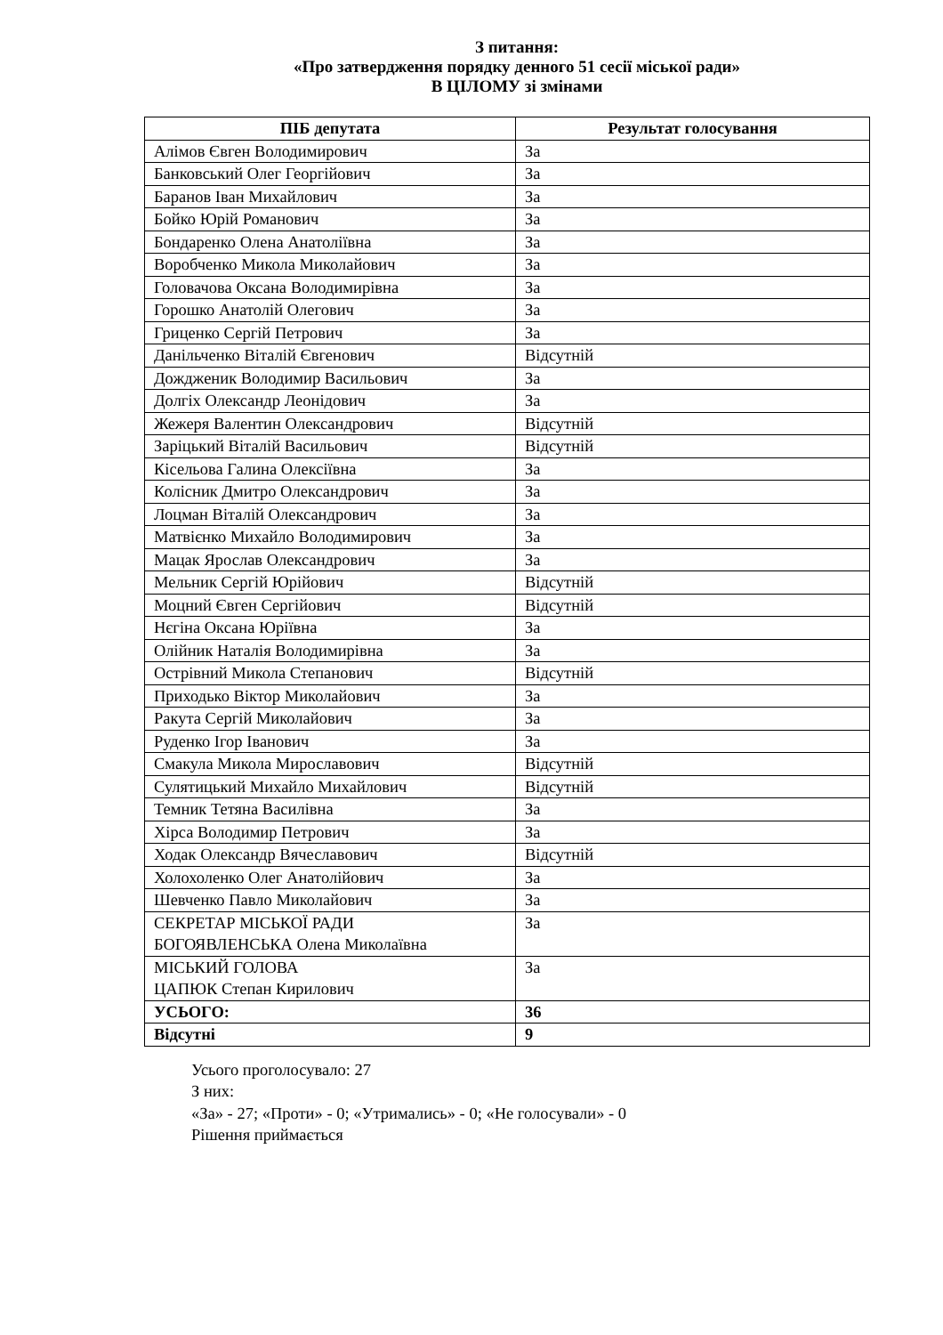З питання:
«Про затвердження порядку денного 51 сесії міської ради»
В ЦІЛОМУ зі змінами
| ПІБ депутата | Результат голосування |
| --- | --- |
| Алімов Євген Володимирович | За |
| Банковський Олег Георгійович | За |
| Баранов Іван Михайлович | За |
| Бойко Юрій Романович | За |
| Бондаренко Олена Анатоліївна | За |
| Воробченко Микола Миколайович | За |
| Головачова Оксана Володимирівна | За |
| Горошко Анатолій Олегович | За |
| Гриценко Сергій Петрович | За |
| Данільченко Віталій Євгенович | Відсутній |
| Дождженик Володимир Васильович | За |
| Долгіх Олександр Леонідович | За |
| Жежеря Валентин Олександрович | Відсутній |
| Заріцький Віталій Васильович | Відсутній |
| Кісельова Галина Олексіївна | За |
| Колісник Дмитро Олександрович | За |
| Лоцман Віталій Олександрович | За |
| Матвієнко Михайло Володимирович | За |
| Мацак Ярослав Олександрович | За |
| Мельник Сергій Юрійович | Відсутній |
| Моцний Євген Сергійович | Відсутній |
| Нєгіна Оксана Юріївна | За |
| Олійник Наталія Володимирівна | За |
| Острівний Микола Степанович | Відсутній |
| Приходько Віктор Миколайович | За |
| Ракута Сергій Миколайович | За |
| Руденко Ігор Іванович | За |
| Смакула Микола Мирославович | Відсутній |
| Сулятицький Михайло Михайлович | Відсутній |
| Темник Тетяна Василівна | За |
| Хірса Володимир Петрович | За |
| Ходак Олександр Вячеславович | Відсутній |
| Холохоленко Олег Анатолійович | За |
| Шевченко Павло Миколайович | За |
| СЕКРЕТАР МІСЬКОЇ РАДИ БОГОЯВЛЕНСЬКА Олена Миколаївна | За |
| МІСЬКИЙ ГОЛОВА ЦАПЮК Степан Кирилович | За |
| УСЬОГО: | 36 |
| Відсутні | 9 |
Усього проголосувало: 27
З них:
«За» - 27; «Проти» - 0; «Утримались» - 0; «Не голосували» - 0
Рішення приймається